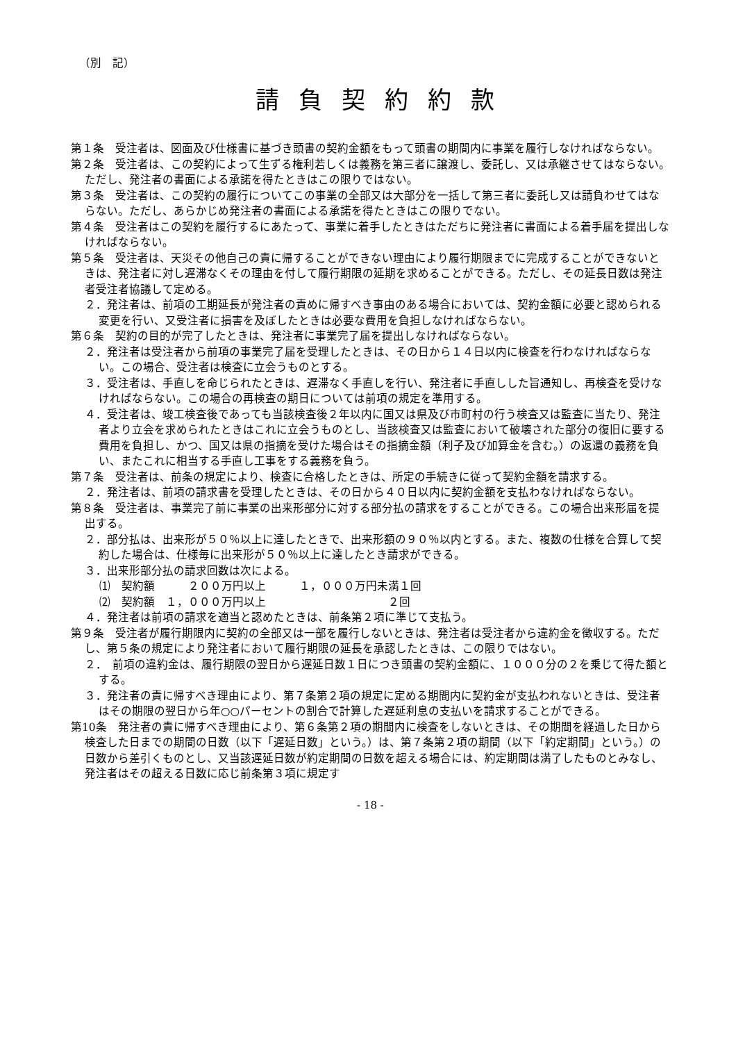（別　記）
請負契約約款
第１条　受注者は、図面及び仕様書に基づき頭書の契約金額をもって頭書の期間内に事業を履行しなければならない。
第２条　受注者は、この契約によって生ずる権利若しくは義務を第三者に譲渡し、委託し、又は承継させてはならない。ただし、発注者の書面による承諾を得たときはこの限りではない。
第３条　受注者は、この契約の履行についてこの事業の全部又は大部分を一括して第三者に委託し又は請負わせてはならない。ただし、あらかじめ発注者の書面による承諾を得たときはこの限りでない。
第４条　受注者はこの契約を履行するにあたって、事業に着手したときはただちに発注者に書面による着手届を提出しなければならない。
第５条　受注者は、天災その他自己の責に帰することができない理由により履行期限までに完成することができないときは、発注者に対し遅滞なくその理由を付して履行期限の延期を求めることができる。ただし、その延長日数は発注者受注者協議して定める。
２．発注者は、前項の工期延長が発注者の責めに帰すべき事由のある場合においては、契約金額に必要と認められる変更を行い、又受注者に損害を及ぼしたときは必要な費用を負担しなければならない。
第６条　契約の目的が完了したときは、発注者に事業完了届を提出しなければならない。
２．発注者は受注者から前項の事業完了届を受理したときは、その日から１４日以内に検査を行わなければならない。この場合、受注者は検査に立会うものとする。
３．受注者は、手直しを命じられたときは、遅滞なく手直しを行い、発注者に手直しした旨通知し、再検査を受けなければならない。この場合の再検査の期日については前項の規定を準用する。
４．受注者は、竣工検査後であっても当該検査後２年以内に国又は県及び市町村の行う検査又は監査に当たり、発注者より立会を求められたときはこれに立会うものとし、当該検査又は監査において破壊された部分の復旧に要する費用を負担し、かつ、国又は県の指摘を受けた場合はその指摘金額（利子及び加算金を含む。）の返還の義務を負い、またこれに相当する手直し工事をする義務を負う。
第７条　受注者は、前条の規定により、検査に合格したときは、所定の手続きに従って契約金額を請求する。
２．発注者は、前項の請求書を受理したときは、その日から４０日以内に契約金額を支払わなければならない。
第８条　受注者は、事業完了前に事業の出来形部分に対する部分払の請求をすることができる。この場合出来形届を提出する。
２．部分払は、出来形が５０％以上に達したときで、出来形額の９０％以内とする。また、複数の仕様を合算して契約した場合は、仕様毎に出来形が５０％以上に達したとき請求ができる。
３．出来形部分払の請求回数は次による。
⑴　契約額　　　２００万円以上　　　１，０００万円未満１回
⑵　契約額　１，０００万円以上　　　　　　　　　　　２回
４．発注者は前項の請求を適当と認めたときは、前条第２項に準じて支払う。
第９条　受注者が履行期限内に契約の全部又は一部を履行しないときは、発注者は受注者から違約金を徴収する。ただし、第５条の規定により発注者において履行期限の延長を承認したときは、この限りではない。
２．　前項の違約金は、履行期限の翌日から遅延日数１日につき頭書の契約金額に、１０００分の２を乗じて得た額とする。
３．発注者の責に帰すべき理由により、第７条第２項の規定に定める期間内に契約金が支払われないときは、受注者はその期限の翌日から年○○パーセントの割合で計算した遅延利息の支払いを請求することができる。
第10条　発注者の責に帰すべき理由により、第６条第２項の期間内に検査をしないときは、その期間を経過した日から検査した日までの期間の日数（以下「遅延日数」という。）は、第７条第２項の期間（以下「約定期間」という。）の日数から差引くものとし、又当該遅延日数が約定期間の日数を超える場合には、約定期間は満了したものとみなし、発注者はその超える日数に応じ前条第３項に規定す
- 18 -